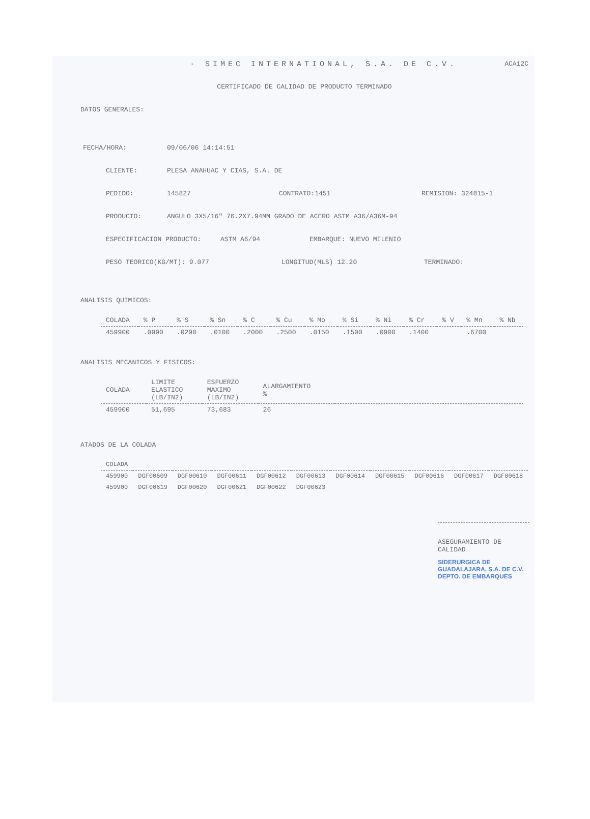· SIMEC INTERNATIONAL, S.A. DE C.V. ACA12C
CERTIFICADO DE CALIDAD DE PRODUCTO TERMINADO
DATOS GENERALES:
FECHA/HORA: 09/06/06 14:14:51
CLIENTE: PLESA ANAHUAC Y CIAS, S.A. DE
PEDIDO: 145827 CONTRATO:1451 REMISION: 324815-1
PRODUCTO: ANGULO 3X5/16" 76.2X7.94MM GRADO DE ACERO ASTM A36/A36M-94
ESPECIFICACION PRODUCTO: ASTM A6/94 EMBARQUE: NUEVO MILENIO
PESO TEORICO(KG/MT): 9.077 LONGITUD(MLS) 12.20 TERMINADO:
ANALISIS QUIMICOS:
| COLADA | % P | % S | % Sn | % C | % Cu | % Mo | % Si | % Ni | % Cr | % V | % Mn | % Nb |
| --- | --- | --- | --- | --- | --- | --- | --- | --- | --- | --- | --- | --- |
| 459900 | .0090 | .0290 | .0100 | .2000 | .2500 | .0150 | .1500 | .0900 | .1400 | | .6700 | |
ANALISIS MECANICOS Y FISICOS:
| COLADA | LIMITE ELASTICO (LB/IN2) | ESFUERZO MAXIMO (LB/IN2) | ALARGAMIENTO % | |
| --- | --- | --- | --- | --- |
| 459900 | 51,695 | 73,683 | 26 | |
ATADOS DE LA COLADA
| COLADA | | | | | | | | | | |
| --- | --- | --- | --- | --- | --- | --- | --- | --- | --- | --- |
| 459900 | DGF00609 | DGF00610 | DGF00611 | DGF00612 | DGF00613 | DGF00614 | DGF00615 | DGF00616 | DGF00617 | DGF00618 |
| 459900 | DGF00619 | DGF00620 | DGF00621 | DGF00622 | DGF00623 | | | | | |
ASEGURAMIENTO DE CALIDAD
SIDERURGICA DE GUADALAJARA, S.A. DE C.V. DEPTO. DE EMBARQUES